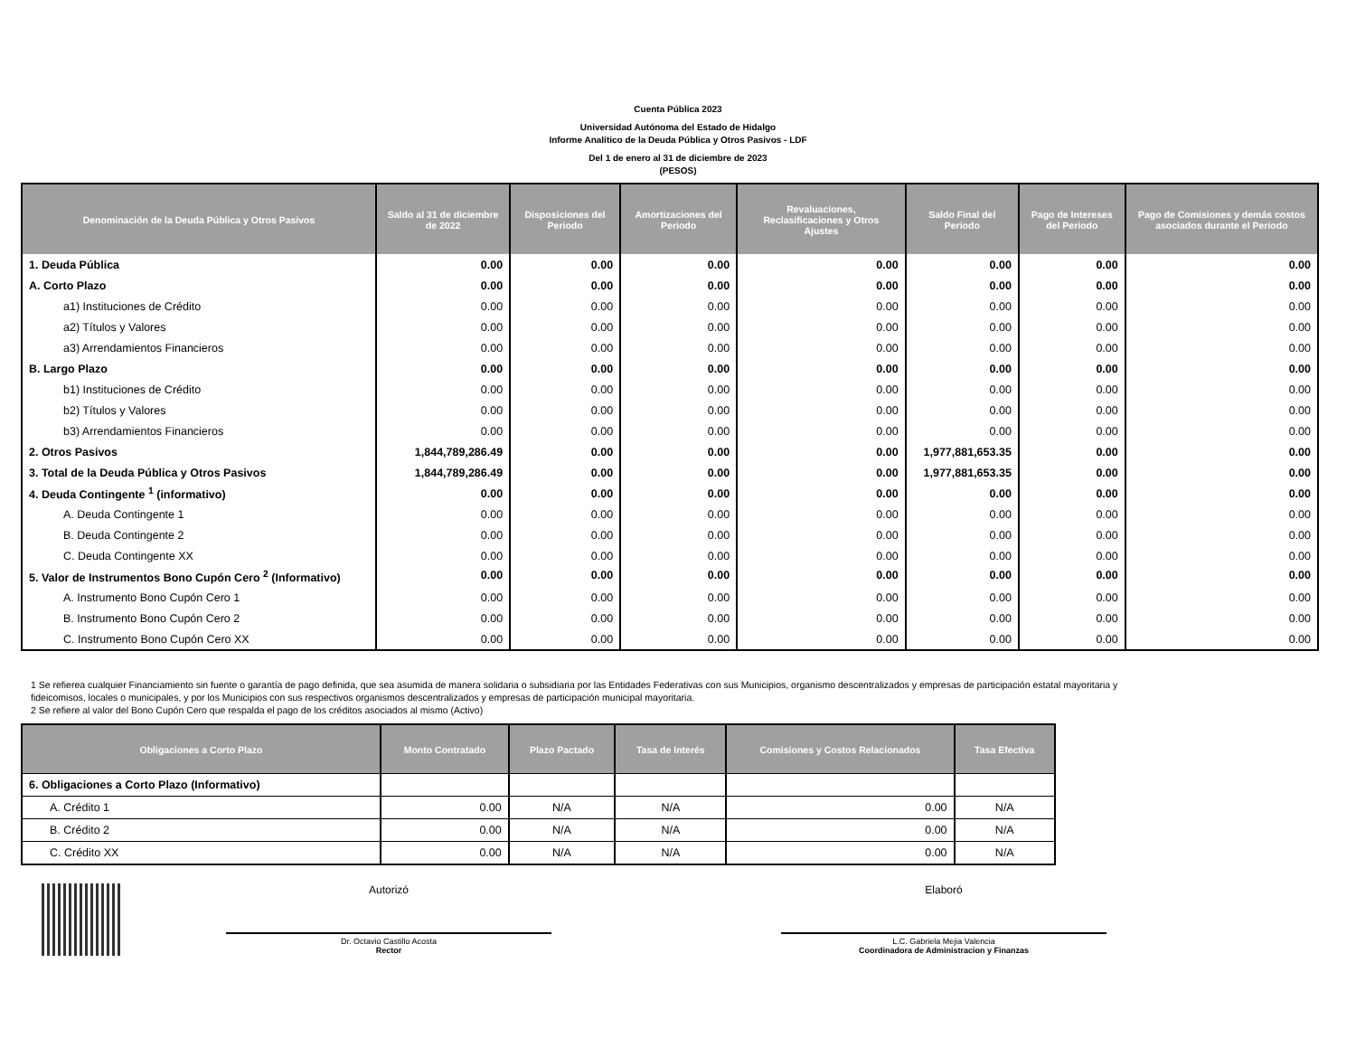Cuenta Pública 2023
Universidad Autónoma del Estado de Hidalgo
Informe Analítico de la Deuda Pública y Otros Pasivos - LDF
Del 1 de enero al 31 de diciembre de 2023
(PESOS)
| Denominación de la Deuda Pública y Otros Pasivos | Saldo al 31 de diciembre de 2022 | Disposiciones del Periodo | Amortizaciones del Periodo | Revaluaciones, Reclasificaciones y Otros Ajustes | Saldo Final del Periodo | Pago de Intereses del Periodo | Pago de Comisiones y demás costos asociados durante el Periodo |
| --- | --- | --- | --- | --- | --- | --- | --- |
| 1. Deuda Pública | 0.00 | 0.00 | 0.00 | 0.00 | 0.00 | 0.00 | 0.00 |
| A. Corto Plazo | 0.00 | 0.00 | 0.00 | 0.00 | 0.00 | 0.00 | 0.00 |
| a1) Instituciones de Crédito | 0.00 | 0.00 | 0.00 | 0.00 | 0.00 | 0.00 | 0.00 |
| a2) Títulos y Valores | 0.00 | 0.00 | 0.00 | 0.00 | 0.00 | 0.00 | 0.00 |
| a3) Arrendamientos Financieros | 0.00 | 0.00 | 0.00 | 0.00 | 0.00 | 0.00 | 0.00 |
| B. Largo Plazo | 0.00 | 0.00 | 0.00 | 0.00 | 0.00 | 0.00 | 0.00 |
| b1) Instituciones de Crédito | 0.00 | 0.00 | 0.00 | 0.00 | 0.00 | 0.00 | 0.00 |
| b2) Títulos y Valores | 0.00 | 0.00 | 0.00 | 0.00 | 0.00 | 0.00 | 0.00 |
| b3) Arrendamientos Financieros | 0.00 | 0.00 | 0.00 | 0.00 | 0.00 | 0.00 | 0.00 |
| 2. Otros Pasivos | 1,844,789,286.49 | 0.00 | 0.00 | 0.00 | 1,977,881,653.35 | 0.00 | 0.00 |
| 3. Total de la Deuda Pública y Otros Pasivos | 1,844,789,286.49 | 0.00 | 0.00 | 0.00 | 1,977,881,653.35 | 0.00 | 0.00 |
| 4. Deuda Contingente <sup>1</sup> (informativo) | 0.00 | 0.00 | 0.00 | 0.00 | 0.00 | 0.00 | 0.00 |
| A. Deuda Contingente 1 | 0.00 | 0.00 | 0.00 | 0.00 | 0.00 | 0.00 | 0.00 |
| B. Deuda Contingente 2 | 0.00 | 0.00 | 0.00 | 0.00 | 0.00 | 0.00 | 0.00 |
| C. Deuda Contingente XX | 0.00 | 0.00 | 0.00 | 0.00 | 0.00 | 0.00 | 0.00 |
| 5. Valor de Instrumentos Bono Cupón Cero <sup>2</sup> (Informativo) | 0.00 | 0.00 | 0.00 | 0.00 | 0.00 | 0.00 | 0.00 |
| A. Instrumento Bono Cupón Cero 1 | 0.00 | 0.00 | 0.00 | 0.00 | 0.00 | 0.00 | 0.00 |
| B. Instrumento Bono Cupón Cero 2 | 0.00 | 0.00 | 0.00 | 0.00 | 0.00 | 0.00 | 0.00 |
| C. Instrumento Bono Cupón Cero XX | 0.00 | 0.00 | 0.00 | 0.00 | 0.00 | 0.00 | 0.00 |
1 Se refierea cualquier Financiamiento sin fuente o garantía de pago definida, que sea asumida de manera solidaria o subsidiaria por las Entidades Federativas con sus Municipios, organismo descentralizados y empresas de participación estatal mayoritaria y fideicomisos, locales o municipales, y por los Municipios con sus respectivos organismos descentralizados y empresas de participación municipal mayoritaria.
2 Se refiere al valor del Bono Cupón Cero que respalda el pago de los créditos asociados al mismo (Activo)
| Obligaciones a Corto Plazo | Monto Contratado | Plazo Pactado | Tasa de Interés | Comisiones y Costos Relacionados | Tasa Efectiva |
| --- | --- | --- | --- | --- | --- |
| 6. Obligaciones a Corto Plazo (Informativo) | | | | | |
| A. Crédito 1 | 0.00 | N/A | N/A | 0.00 | N/A |
| B. Crédito 2 | 0.00 | N/A | N/A | 0.00 | N/A |
| C. Crédito XX | 0.00 | N/A | N/A | 0.00 | N/A |
Autorizó
Dr. Octavio Castillo Acosta
Rector
Elaboró
L.C. Gabriela Mejia Valencia
Coordinadora de Administracion y Finanzas